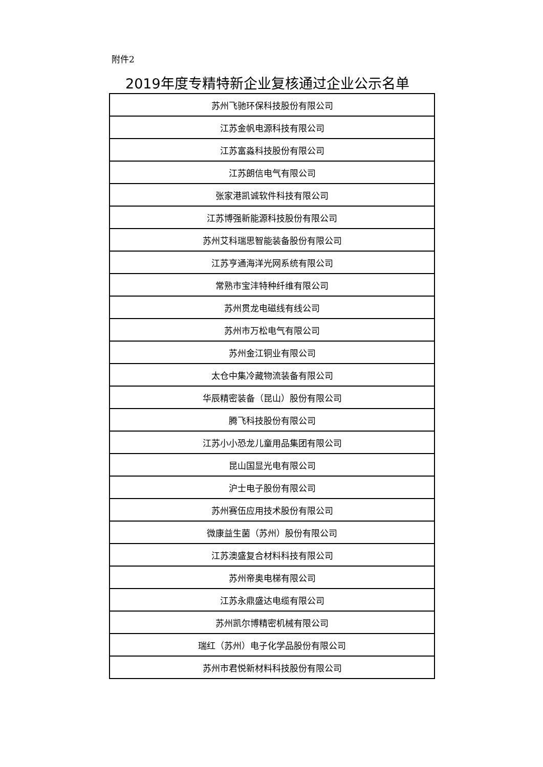附件2
2019年度专精特新企业复核通过企业公示名单
| 苏州飞驰环保科技股份有限公司 |
| 江苏金帆电源科技有限公司 |
| 江苏富淼科技股份有限公司 |
| 江苏朗信电气有限公司 |
| 张家港凯诚软件科技有限公司 |
| 江苏博强新能源科技股份有限公司 |
| 苏州艾科瑞思智能装备股份有限公司 |
| 江苏亨通海洋光网系统有限公司 |
| 常熟市宝沣特种纤维有限公司 |
| 苏州贯龙电磁线有线公司 |
| 苏州市万松电气有限公司 |
| 苏州金江铜业有限公司 |
| 太仓中集冷藏物流装备有限公司 |
| 华辰精密装备（昆山）股份有限公司 |
| 腾飞科技股份有限公司 |
| 江苏小小恐龙儿童用品集团有限公司 |
| 昆山国显光电有限公司 |
| 沪士电子股份有限公司 |
| 苏州赛伍应用技术股份有限公司 |
| 微康益生菌（苏州）股份有限公司 |
| 江苏澳盛复合材料科技有限公司 |
| 苏州帝奥电梯有限公司 |
| 江苏永鼎盛达电缆有限公司 |
| 苏州凯尔博精密机械有限公司 |
| 瑞红（苏州）电子化学品股份有限公司 |
| 苏州市君悦新材料科技股份有限公司 |